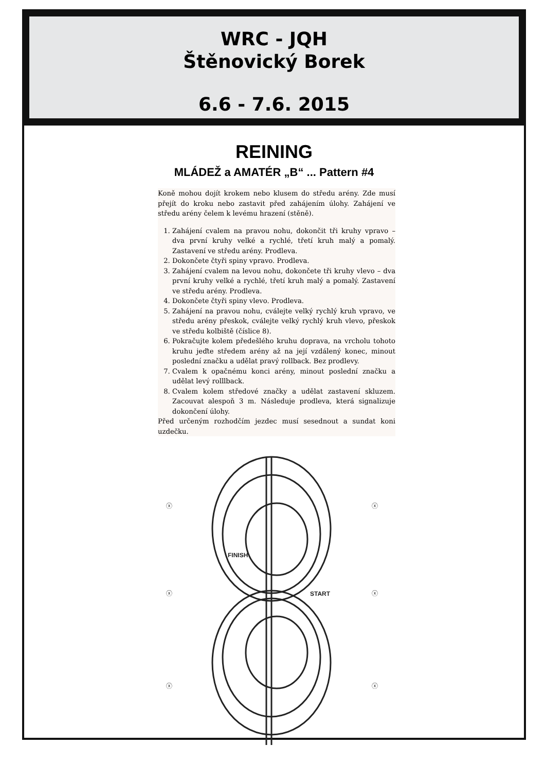WRC - JQH
Štěnovický Borek
6.6 - 7.6. 2015
REINING
MLÁDEŽ a AMATÉR „B“ ... Pattern #4
Koně mohou dojít krokem nebo klusem do středu arény. Zde musí přejít do kroku nebo zastavit před zahájením úlohy. Zahájení ve středu arény čelem k levému hrazení (stěně).
1. Zahájení cvalem na pravou nohu, dokončit tři kruhy vpravo – dva první kruhy velké a rychlé, třetí kruh malý a pomalý. Zastavení ve středu arény. Prodleva.
2. Dokončete čtyři spiny vpravo. Prodleva.
3. Zahájení cvalem na levou nohu, dokončete tři kruhy vlevo – dva první kruhy velké a rychlé, třetí kruh malý a pomalý. Zastavení ve středu arény. Prodleva.
4. Dokončete čtyři spiny vlevo. Prodleva.
5. Zahájení na pravou nohu, cválejte velký rychlý kruh vpravo, ve středu arény přeskok, cválejte velký rychlý kruh vlevo, přeskok ve středu kolbiště (číslice 8).
6. Pokračujte kolem předešlého kruhu doprava, na vrcholu tohoto kruhu jeďte středem arény až na její vzdálený konec, minout poslední značku a udělat pravý rollback. Bez prodlevy.
7. Cvalem k opačnému konci arény, minout poslední značku a udělat levý rolllback.
8. Cvalem kolem středové značky a udělat zastavení skluzem. Zacouvat alespoň 3 m. Následuje prodleva, která signalizuje dokončení úlohy.
Před určeným rozhodčím jezdec musí sesednout a sundat koni uzdečku.
ⓧ
ⓧ
ⓧ
ⓧ
ⓧ
ⓧ
FINISH
START